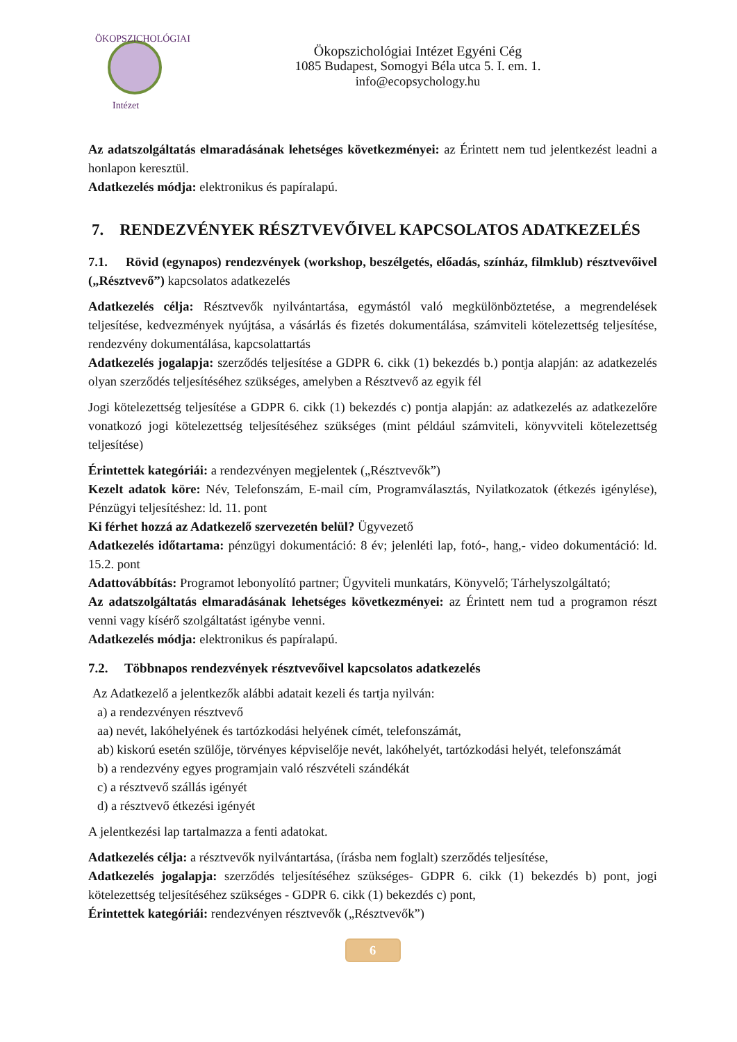ÖKOPSZICHOLÓGIAI
Intézet
Ökopszichológiai Intézet Egyéni Cég
1085 Budapest, Somogyi Béla utca 5. I. em. 1.
info@ecopsychology.hu
Az adatszolgáltatás elmaradásának lehetséges következményei: az Érintett nem tud jelentkezést leadni a honlapon keresztül.
Adatkezelés módja: elektronikus és papíralapú.
7. RENDEZVÉNYEK RÉSZTVEVŐIVEL KAPCSOLATOS ADATKEZELÉS
7.1. Rövid (egynapos) rendezvények (workshop, beszélgetés, előadás, színház, filmklub) résztvevőivel („Résztvevő”) kapcsolatos adatkezelés
Adatkezelés célja: Résztvevők nyilvántartása, egymástól való megkülönböztetése, a megrendelések teljesítése, kedvezmények nyújtása, a vásárlás és fizetés dokumentálása, számviteli kötelezettség teljesítése, rendezvény dokumentálása, kapcsolattartás
Adatkezelés jogalapja: szerződés teljesítése a GDPR 6. cikk (1) bekezdés b.) pontja alapján: az adatkezelés olyan szerződés teljesítéséhez szükséges, amelyben a Résztvevő az egyik fél
Jogi kötelezettség teljesítése a GDPR 6. cikk (1) bekezdés c) pontja alapján: az adatkezelés az adatkezelőre vonatkozó jogi kötelezettség teljesítéséhez szükséges (mint például számviteli, könyvviteli kötelezettség teljesítése)
Érintettek kategóriái: a rendezvényen megjelentek („Résztvevők”)
Kezelt adatok köre: Név, Telefonszám, E-mail cím, Programválasztás, Nyilatkozatok (étkezés igénylése), Pénzügyi teljesítéshez: ld. 11. pont
Ki férhet hozzá az Adatkezelő szervezetén belül? Ügyvezető
Adatkezelés időtartama: pénzügyi dokumentáció: 8 év; jelenléti lap, fotó-, hang,- video dokumentáció: ld. 15.2. pont
Adattovábbítás: Programot lebonyolító partner; Ügyviteli munkatárs, Könyvelő; Tárhelyszolgáltató;
Az adatszolgáltatás elmaradásának lehetséges következményei: az Érintett nem tud a programon részt venni vagy kísérő szolgáltatást igénybe venni.
Adatkezelés módja: elektronikus és papíralapú.
7.2. Többnapos rendezvények résztvevőivel kapcsolatos adatkezelés
Az Adatkezelő a jelentkezők alábbi adatait kezeli és tartja nyilván:
a) a rendezvényen résztvevő
aa) nevét, lakóhelyének és tartózkodási helyének címét, telefonszámát,
ab) kiskorú esetén szülője, törvényes képviselője nevét, lakóhelyét, tartózkodási helyét, telefonszámát
b) a rendezvény egyes programjain való részvételi szándékát
c) a résztvevő szállás igényét
d) a résztvevő étkezési igényét
A jelentkezési lap tartalmazza a fenti adatokat.
Adatkezelés célja: a résztvevők nyilvántartása, (írásba nem foglalt) szerződés teljesítése,
Adatkezelés jogalapja: szerződés teljesítéséhez szükséges- GDPR 6. cikk (1) bekezdés b) pont, jogi kötelezettség teljesítéséhez szükséges - GDPR 6. cikk (1) bekezdés c) pont,
Érintettek kategóriái: rendezvényen résztvevők („Résztvevők”)
6